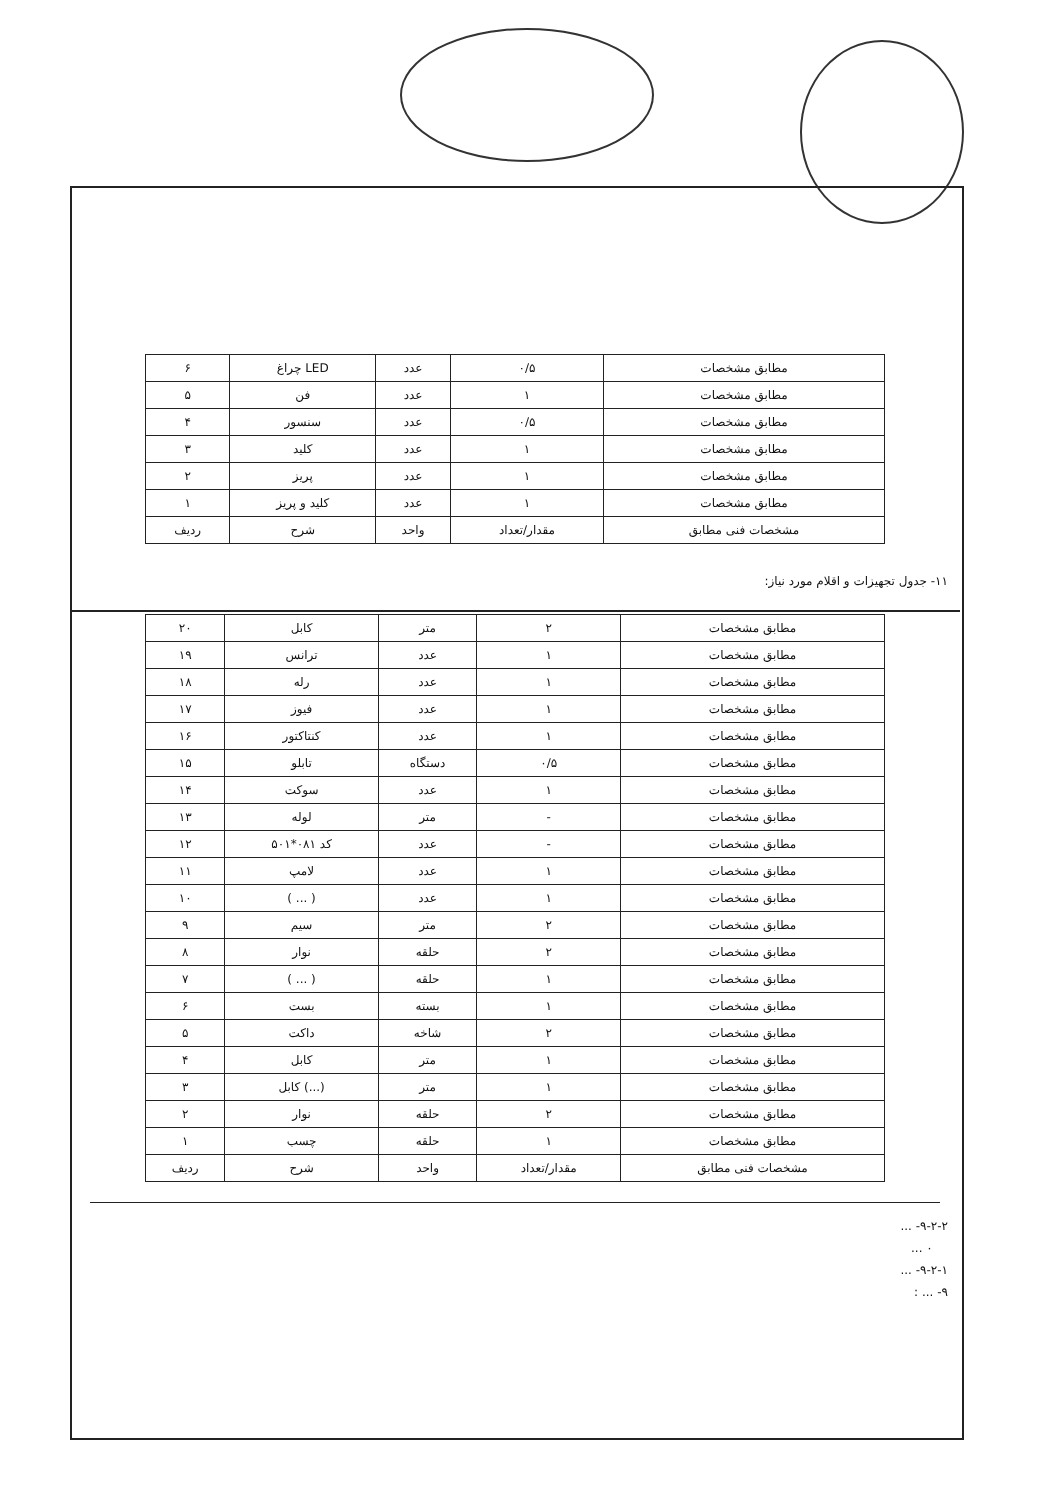| مطابق مشخصات | ۰/۵ | عدد | LED چراغ | ۶ |
| مطابق مشخصات | ۱ | عدد | فن | ۵ |
| مطابق مشخصات | ۰/۵ | عدد | سنسور | ۴ |
| مطابق مشخصات | ۱ | عدد | کلید | ۳ |
| مطابق مشخصات | ۱ | عدد | پریز | ۲ |
| مطابق مشخصات | ۱ | عدد | کلید و پریز | ۱ |
| مشخصات فنی مطابق | مقدار/تعداد | واحد | شرح | ردیف |
۱۱- جدول تجهیزات و اقلام مورد نیاز:
| مطابق مشخصات | ۲ | متر | کابل | ۲۰ |
| مطابق مشخصات | ۱ | عدد | ترانس | ۱۹ |
| مطابق مشخصات | ۱ | عدد | رله | ۱۸ |
| مطابق مشخصات | ۱ | عدد | فیوز | ۱۷ |
| مطابق مشخصات | ۱ | عدد | کنتاکتور | ۱۶ |
| مطابق مشخصات | ۰/۵ | دستگاه | تابلو | ۱۵ |
| مطابق مشخصات | ۱ | عدد | سوکت | ۱۴ |
| مطابق مشخصات | - | متر | لوله | ۱۳ |
| مطابق مشخصات | - | عدد | کد ۰۸۱*۵۰۱ | ۱۲ |
| مطابق مشخصات | ۱ | عدد | لامپ | ۱۱ |
| مطابق مشخصات | ۱ | عدد | ( ... ) | ۱۰ |
| مطابق مشخصات | ۲ | متر | سیم | ۹ |
| مطابق مشخصات | ۲ | حلقه | نوار | ۸ |
| مطابق مشخصات | ۱ | حلقه | ( ... ) | ۷ |
| مطابق مشخصات | ۱ | بسته | بست | ۶ |
| مطابق مشخصات | ۲ | شاخه | داکت | ۵ |
| مطابق مشخصات | ۱ | متر | کابل | ۴ |
| مطابق مشخصات | ۱ | متر | (...) کابل | ۳ |
| مطابق مشخصات | ۲ | حلقه | نوار | ۲ |
| مطابق مشخصات | ۱ | حلقه | چسب | ۱ |
| مشخصات فنی مطابق | مقدار/تعداد | واحد | شرح | ردیف |
۹-۲-۲- ...
۰ ...
۹-۲-۱- ...
۹- ... :